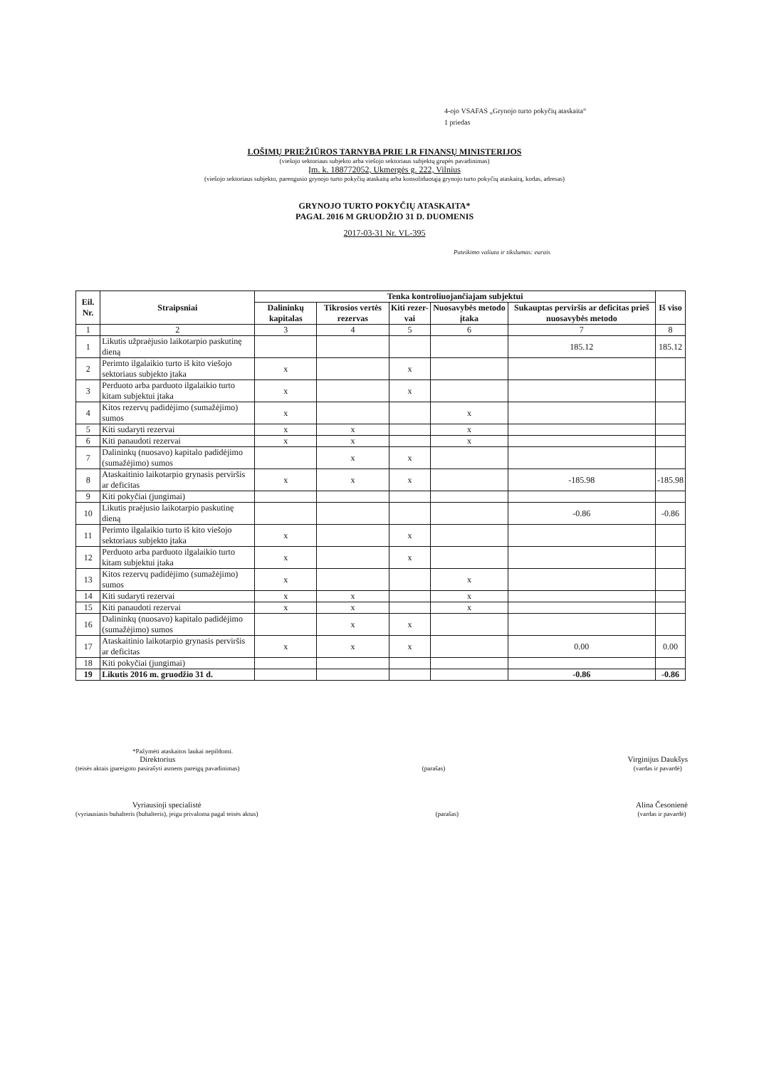4-ojo VSAFAS „Grynojo turto pokyčių ataskaita“
1 priedas
LOŠIMŲ PRIEŽIŪROS TARNYBA PRIE LR FINANSŲ MINISTERIJOS
(viešojo sektoriaus subjekto arba viešojo sektoriaus subjektų grupės pavadinimas)
Įm. k. 188772052, Ukmergės g. 222, Vilnius
(viešojo sektoriaus subjekto, parengusio grynojo turto pokyčių ataskaitą arba konsoliduotąją grynojo turto pokyčių ataskaitą, kodas, adresas)
GRYNOJO TURTO POKYČIŲ ATASKAITA*
PAGAL 2016 M GRUODŽIO 31 D. DUOMENIS
2017-03-31 Nr. VL-395
Pateikimo valiuta ir tikslumas: eurais
| Eil. Nr. | Straipsniai | Tenka kontroliuojančiajam subjektui | | | | | Iš viso |
| --- | --- | --- | --- | --- | --- | --- | --- |
| | | Dalininkų kapitalas | Tikrosios vertės rezervas | Kiti rezer-vai | Nuosavybės metodo įtaka | Sukauptas perviršis ar deficitas prieš nuosavybės metodo | |
| 1 | 2 | 3 | 4 | 5 | 6 | 7 | 8 |
| 1 | Likutis užpraėjusio laikotarpio paskutinę dieną | | | | | 185.12 | 185.12 |
| 2 | Perimto ilgalaikio turto iš kito viešojo sektoriaus subjekto įtaka | x | | x | | | |
| 3 | Perduoto arba parduoto ilgalaikio turto kitam subjektui įtaka | x | | x | | | |
| 4 | Kitos rezervų padidėjimo (sumažėjimo) sumos | x | | | x | | |
| 5 | Kiti sudaryti rezervai | x | x | | x | | |
| 6 | Kiti panaudoti rezervai | x | x | | x | | |
| 7 | Dalininkų (nuosavo) kapitalo padidėjimo (sumažėjimo) sumos | | x | x | | | |
| 8 | Ataskaitinio laikotarpio grynasis perviršis ar deficitas | x | x | x | | -185.98 | -185.98 |
| 9 | Kiti pokyčiai (jungimai) | | | | | | |
| 10 | Likutis praėjusio laikotarpio paskutinę dieną | | | | | -0.86 | -0.86 |
| 11 | Perimto ilgalaikio turto iš kito viešojo sektoriaus subjekto įtaka | x | | x | | | |
| 12 | Perduoto arba parduoto ilgalaikio turto kitam subjektui įtaka | x | | x | | | |
| 13 | Kitos rezervų padidėjimo (sumažėjimo) sumos | x | | | x | | |
| 14 | Kiti sudaryti rezervai | x | x | | x | | |
| 15 | Kiti panaudoti rezervai | x | x | | x | | |
| 16 | Dalininkų (nuosavo) kapitalo padidėjimo (sumažėjimo) sumos | | x | x | | | |
| 17 | Ataskaitinio laikotarpio grynasis perviršis ar deficitas | x | x | x | | 0.00 | 0.00 |
| 18 | Kiti pokyčiai (jungimai) | | | | | | |
| 19 | Likutis 2016 m. gruodžio 31 d. | | | | | -0.86 | -0.86 |
*Pažymėti ataskaitos laukai nepildomi.
Direktorius
(teisės aktais įpareigoto pasirašyti asmens pareigų pavadinimas)
(parašas)
Virginijus Daukšys
(vardas ir pavardė)
Vyriausioji specialistė
(vyriausiasis buhalteris (buhalteris), jeigu privaloma pagal teisės aktus)
(parašas)
Alina Česonienė
(vardas ir pavardė)